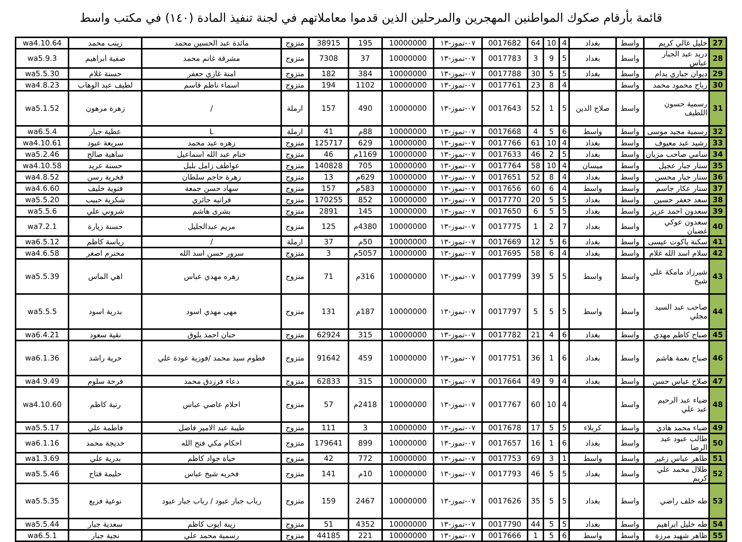قائمة بأرقام صكوك المواطنين المهجرين والمرحلين الذين قدموا معاملاتهم في لجنة تنفيذ المادة (١٤٠) في مكتب واسط
| 27 | خليل غالي كريم | واسط | بغداد | 4 | 10 | 64 | 0017682 | ٠٧-تموز-١٣ | 10000000 | 195 | 38915 | متزوج | مائدة عبد الحسين محمد | زينب محمد | wa4.10.64 |
| 28 | دريد عبد الجبار عباس | واسط | بغداد | 5 | 9 | 3 | 0017783 | ٠٧-تموز-١٣ | 10000000 | 37 | 7308 | متزوج | مشرقة غانم محمد | صفية ابراهيم | wa5.9.3 |
| 29 | ديوان جباري يدام | واسط | بغداد | 5 | 5 | 30 | 0017788 | ٠٧-تموز-١٣ | 10000000 | 384 | 182 | متزوج | امنة غازي جعفر | حسنة غلام | wa5.5.30 |
| 30 | رباح محمود محمد | واسط | | 4 | 8 | 23 | 0017761 | ٠٧-تموز-١٣ | 10000000 | 1102 | 194 | متزوج | اسماء ناظم قاسم | لطيف عبد الوهاب | wa4.8.23 |
| 31 | رسمية حسون اللطيف | واسط | صلاح الدين | 5 | 1 | 52 | 0017643 | ٠٧-تموز-١٣ | 10000000 | 490 | 157 | ارملة | / | زهرة مرهون | wa5.1.52 |
| 32 | رسمية مجيد موسى | واسط | واسط | 6 | 5 | 4 | 0017668 | ٠٧-تموز-١٣ | 10000000 | 88م | 41 | ارملة | L | عطية جبار | wa6.5.4 |
| 33 | رشيد عبد معيوف | واسط | بغداد | 4 | 10 | 61 | 0017766 | ٠٧-تموز-١٣ | 10000000 | 629 | 125717 | متزوج | زهره عبد محمد | سريعة عبود | wa4.10.61 |
| 34 | سامي صاحب مزبان | واسط | بغداد | 5 | 2 | 46 | 0017633 | ٠٧-تموز-١٣ | 10000000 | 1169م | 46 | متزوج | ختام عبد الله اسماعيل | ساهية صالح | wa5.2.46 |
| 35 | ستار جبار عجيل | واسط | ميسان | 4 | 10 | 58 | 0017764 | ٠٧-تموز-١٣ | 10000000 | 705 | 140828 | متزوج | عواطف زامل بلبل | حسنة عريد | wa4.10.58 |
| 36 | ستار جبار محسن | واسط | بغداد | 4 | 8 | 52 | 0017651 | ٠٧-تموز-١٣ | 10000000 | 629م | 13 | متزوج | زهرة حاجم سلطان | فخرية رسن | wa4.8.52 |
| 37 | ستار عكار جاسم | واسط | واسط | 4 | 6 | 60 | 0017656 | ٠٧-تموز-١٣ | 10000000 | 583م | 157 | متزوج | سهاد حسن جمعة | فتوية خليف | wa4.6.60 |
| 38 | سعد جعفر حسين | واسط | بغداد | 5 | 5 | 20 | 0017770 | ٠٧-تموز-١٣ | 10000000 | 852 | 170255 | متزوج | فراتيه حائري | شكرية حبيب | wa5.5.20 |
| 39 | سعدون احمد عزيز | واسط | بغداد | 5 | 5 | 6 | 0017650 | ٠٧-تموز-١٣ | 10000000 | 145 | 2891 | متزوج | بشرى هاشم | شروني علي | wa5.5.6 |
| 40 | سعدون عوكي غضبان | واسط | بغداد | 7 | 2 | 1 | 0017775 | ٠٧-تموز-١٣ | 10000000 | 4380م | 125 | متزوج | مريم عبدالجليل | حسنة زيارة | wa7.2.1 |
| 41 | سكنة ياكوت عيسى | واسط | بغداد | 6 | 5 | 12 | 0017669 | ٠٧-تموز-١٣ | 10000000 | 50م | 37 | ارملة | / | رياسة كاظم | wa6.5.12 |
| 42 | سلام اسد الله غلام | واسط | بغداد | 4 | 6 | 58 | 0017695 | ٠٧-تموز-١٣ | 10000000 | 5057م | 3 | متزوج | سرور حسن اسد الله | محترم اصغر | wa4.6.58 |
| 43 | شيرزاد مامكة علي شيخ | واسط | واسط | 5 | 5 | 39 | 0017799 | ٠٧-تموز-١٣ | 10000000 | 316م | 71 | متزوج | زهره مهدي عباس | اهي الماس | wa5.5.39 |
| 44 | صاحب عبد السيد مجلي | واسط | واسط | 5 | 5 | 5 | 0017797 | ٠٧-تموز-١٣ | 10000000 | 187م | 131 | متزوج | مهى مهدي اسود | بدرية اسود | wa5.5.5 |
| 45 | صباح كاظم مهدي | واسط | بغداد | 6 | 4 | 21 | 0017782 | ٠٧-تموز-١٣ | 10000000 | 315 | 62924 | متزوج | حنان احمد بلوق | نقية سعود | wa6.4.21 |
| 46 | صباح نعمة هاشم | واسط | بغداد | 6 | 1 | 36 | 0017751 | ٠٧-تموز-١٣ | 10000000 | 459 | 91642 | متزوج | فطوم سيد محمد /فوزية عودة علي | حرية راشد | wa6.1.36 |
| 47 | صلاح عباس حسن | واسط | بغداد | 4 | 9 | 49 | 0017664 | ٠٧-تموز-١٣ | 10000000 | 315 | 62833 | متزوج | دعاء فرزدق محمد | فرحة سلوم | wa4.9.49 |
| 48 | ضياء عبد الرحيم عبد علي | واسط | | 4 | 10 | 60 | 0017767 | ٠٧-تموز-١٣ | 10000000 | 2418م | 57 | متزوج | احلام عاصي عباس | رتبة كاظم | wa4.10.60 |
| 49 | ضياء محمد هادي | واسط | كربلاء | 5 | 5 | 17 | 0017678 | ٠٧-تموز-١٣ | 10000000 | 3 | 111 | متزوج | طيبة عبد الامير فاضل | فاطمة علي | wa5.5.17 |
| 50 | طالب عبود عبد الرضا | واسط | بغداد | 6 | 1 | 16 | 0017657 | ٠٧-تموز-١٣ | 10000000 | 899 | 179641 | متزوج | احكام مكي فتح الله | خديجة محمد | wa6.1.16 |
| 51 | طاهر عباس زغير | واسط | واسط | 1 | 3 | 69 | 0017753 | ٠٧-تموز-١٣ | 10000000 | 772 | 42 | متزوج | حياة جواد كاظم | بدرية علي | wa1.3.69 |
| 52 | طلال محمد علي كريم | واسط | بغداد | 5 | 5 | 46 | 0017793 | ٠٧-تموز-١٣ | 10000000 | 10م | 141 | متزوج | فخريه شيخ عباس | حليمة فتاح | wa5.5.46 |
| 53 | طه خلف راضي | واسط | بغداد | 5 | 5 | 35 | 0017626 | ٠٧-تموز-١٣ | 10000000 | 2467 | 159 | متزوج | رباب جبار عبود / رباب جبار عبود | نوعية فزيع | wa5.5.35 |
| 54 | طه خليل ابراهيم | واسط | بغداد | 5 | 5 | 44 | 0017790 | ٠٧-تموز-١٣ | 10000000 | 4352 | 51 | متزوج | زينة ايوب كاظم | سعدية جبار | wa5.5.44 |
| 55 | ظاهر شهيد مرزة | واسط | واسط | 6 | 5 | 1 | 0017666 | ٠٧-تموز-١٣ | 10000000 | 221 | 44185 | متزوج | رسمية محمد علي | نجية جبار | wa6.5.1 |